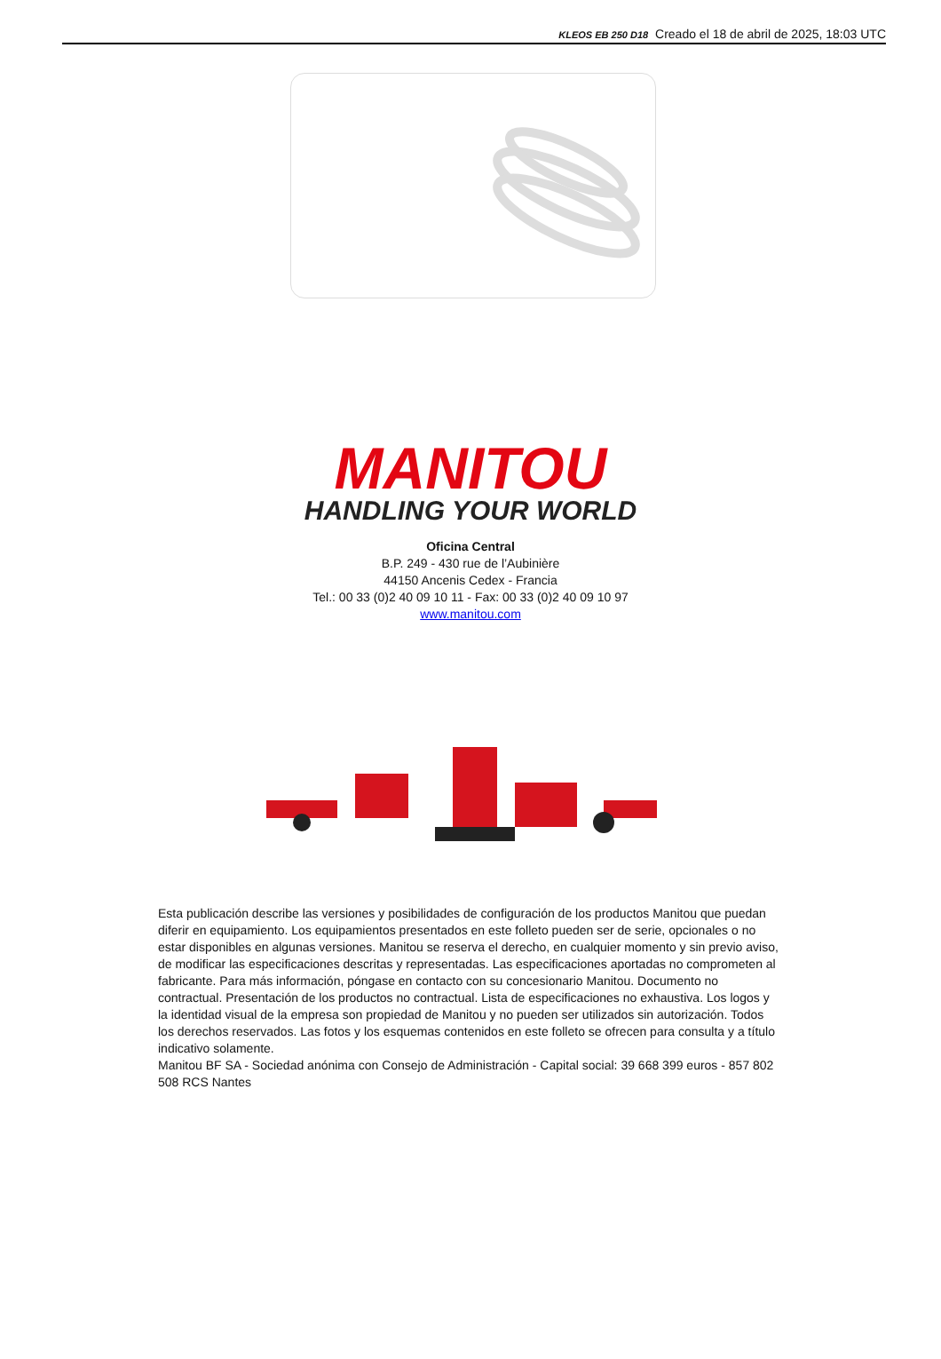KLEOS EB 250 D18 Creado el 18 de abril de 2025, 18:03 UTC
MANITOU
HANDLING YOUR WORLD
Oficina Central
B.P. 249 - 430 rue de l’Aubinière
44150 Ancenis Cedex - Francia
Tel.: 00 33 (0)2 40 09 10 11 - Fax: 00 33 (0)2 40 09 10 97
www.manitou.com
Esta publicación describe las versiones y posibilidades de configuración de los productos Manitou que puedan diferir en equipamiento. Los equipamientos presentados en este folleto pueden ser de serie, opcionales o no estar disponibles en algunas versiones. Manitou se reserva el derecho, en cualquier momento y sin previo aviso, de modificar las especificaciones descritas y representadas. Las especificaciones aportadas no comprometen al fabricante. Para más información, póngase en contacto con su concesionario Manitou. Documento no contractual. Presentación de los productos no contractual. Lista de especificaciones no exhaustiva. Los logos y la identidad visual de la empresa son propiedad de Manitou y no pueden ser utilizados sin autorización. Todos los derechos reservados. Las fotos y los esquemas contenidos en este folleto se ofrecen para consulta y a título indicativo solamente.
Manitou BF SA - Sociedad anónima con Consejo de Administración - Capital social: 39 668 399 euros - 857 802 508 RCS Nantes